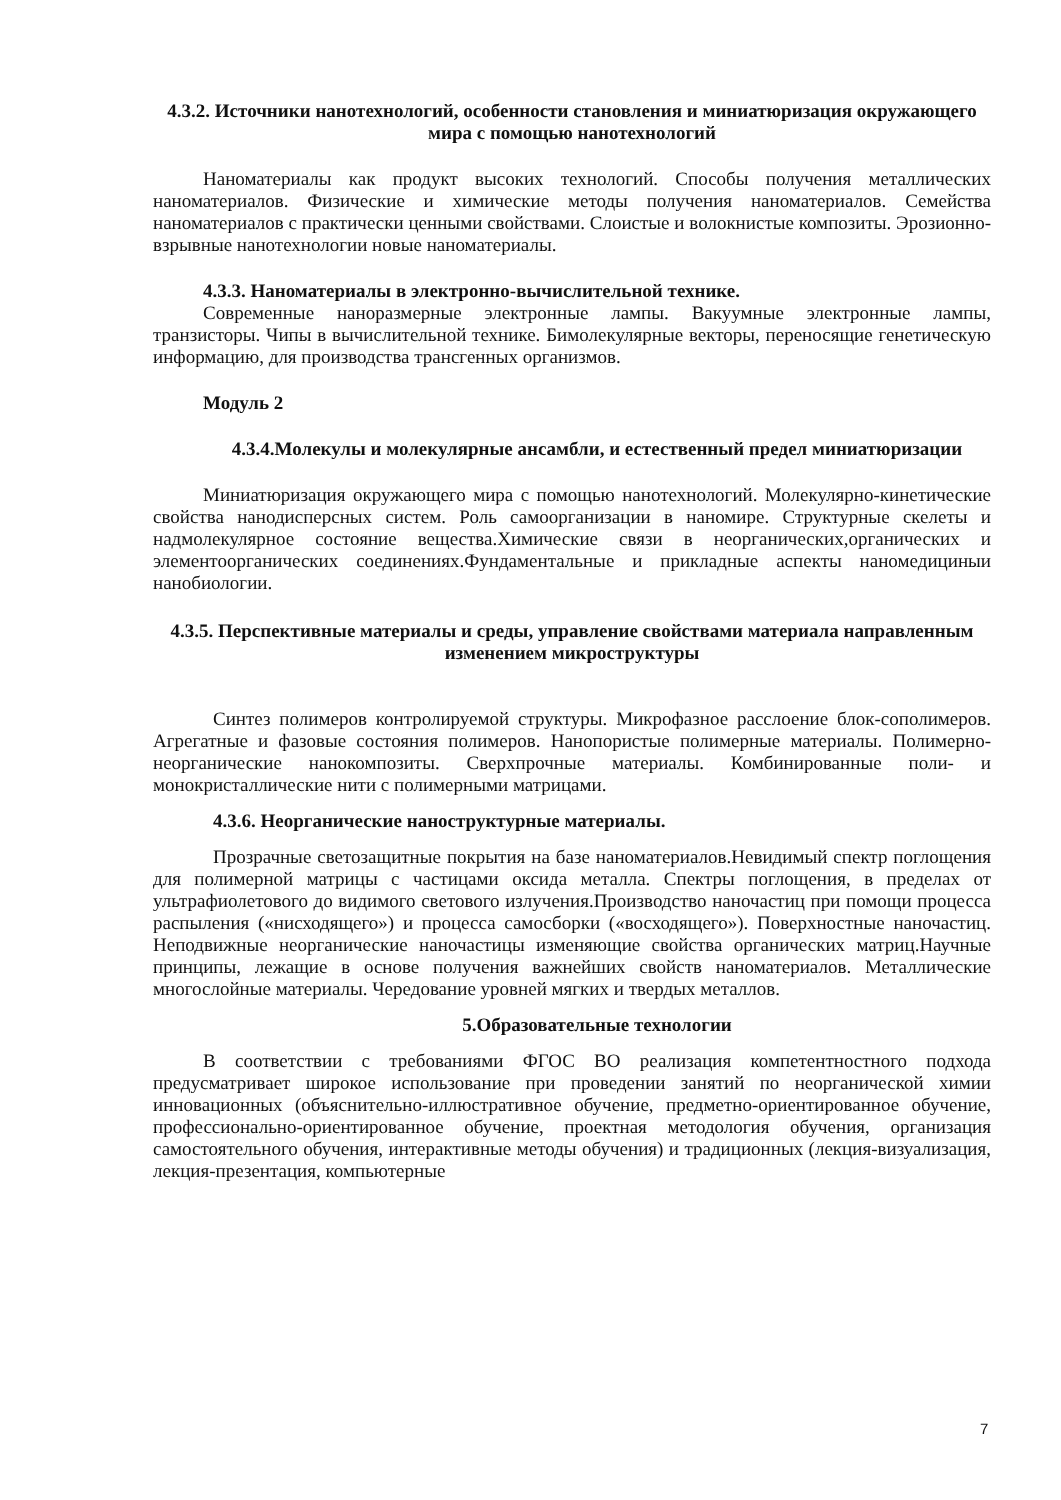4.3.2. Источники нанотехнологий, особенности становления и миниатюризация окружающего мира с помощью нанотехнологий
Наноматериалы как продукт высоких технологий. Способы получения металлических наноматериалов. Физические и химические методы получения наноматериалов. Семейства наноматериалов с практически ценными свойствами. Слоистые и волокнистые композиты. Эрозионно-взрывные нанотехнологии новые наноматериалы.
4.3.3. Наноматериалы в электронно-вычислительной технике.
Современные наноразмерные электронные лампы. Вакуумные электронные лампы, транзисторы. Чипы в вычислительной технике. Бимолекулярные векторы, переносящие генетическую информацию, для производства трансгенных организмов.
Модуль 2
4.3.4.Молекулы и молекулярные ансамбли, и естественный предел миниатюризации
Миниатюризация окружающего мира с помощью нанотехнологий. Молекулярно-кинетические свойства нанодисперсных систем. Роль самоорганизации в наномире. Структурные скелеты и надмолекулярное состояние вещества.Химические связи в неорганических,органических и элементоорганических соединениях.Фундаментальные и прикладные аспекты наномедициныи нанобиологии.
4.3.5. Перспективные материалы и среды, управление свойствами материала направленным изменением микроструктуры
Синтез полимеров контролируемой структуры. Микрофазное расслоение блок-сополимеров. Агрегатные и фазовые состояния полимеров. Нанопористые полимерные материалы. Полимерно-неорганические нанокомпозиты. Сверхпрочные материалы. Комбинированные поли- и монокристаллические нити с полимерными матрицами.
4.3.6. Неорганические наноструктурные материалы.
Прозрачные светозащитные покрытия на базе наноматериалов.Невидимый спектр поглощения для полимерной матрицы с частицами оксида металла. Спектры поглощения, в пределах от ультрафиолетового до видимого светового излучения.Производство наночастиц при помощи процесса распыления («нисходящего») и процесса самосборки («восходящего»). Поверхностные наночастиц. Неподвижные неорганические наночастицы изменяющие свойства органических матриц.Научные принципы, лежащие в основе получения важнейших свойств наноматериалов. Металлические многослойные материалы. Чередование уровней мягких и твердых металлов.
5.Образовательные технологии
В соответствии с требованиями ФГОС ВО реализация компетентностного подхода предусматривает широкое использование при проведении занятий по неорганической химии инновационных (объяснительно-иллюстративное обучение, предметно-ориентированное обучение, профессионально-ориентированное обучение, проектная методология обучения, организация самостоятельного обучения, интерактивные методы обучения) и традиционных (лекция-визуализация, лекция-презентация, компьютерные
7